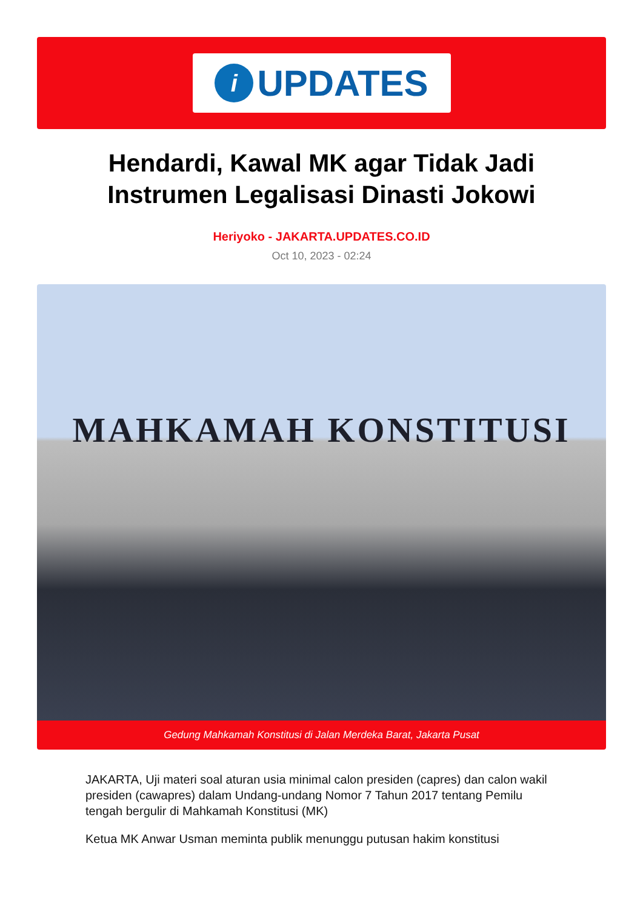i
UPDATES
Hendardi, Kawal MK agar Tidak Jadi Instrumen Legalisasi Dinasti Jokowi
Heriyoko - JAKARTA.UPDATES.CO.ID
Oct 10, 2023 - 02:24
MAHKAMAH KONSTITUSI
Gedung Mahkamah Konstitusi di Jalan Merdeka Barat, Jakarta Pusat
JAKARTA, Uji materi soal aturan usia minimal calon presiden (capres) dan calon wakil presiden (cawapres) dalam Undang-undang Nomor 7 Tahun 2017 tentang Pemilu tengah bergulir di Mahkamah Konstitusi (MK)
Ketua MK Anwar Usman meminta publik menunggu putusan hakim konstitusi